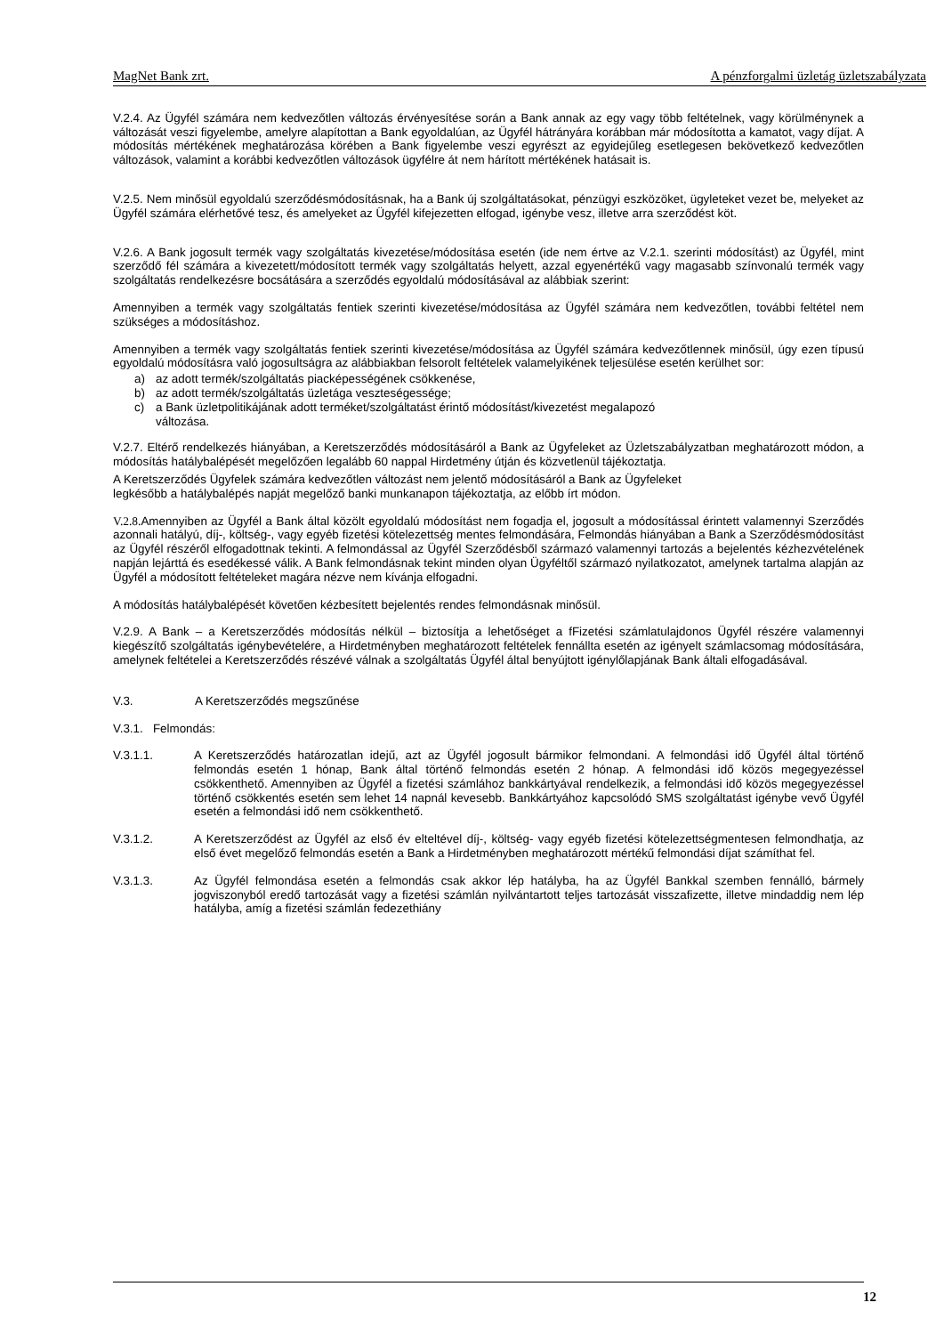MagNet Bank zrt. A pénzforgalmi üzletág üzletszabályzata
V.2.4. Az Ügyfél számára nem kedvezőtlen változás érvényesítése során a Bank annak az egy vagy több feltételnek, vagy körülménynek a változását veszi figyelembe, amelyre alapítottan a Bank egyoldalúan, az Ügyfél hátrányára korábban már módosította a kamatot, vagy díjat. A módosítás mértékének meghatározása körében a Bank figyelembe veszi egyrészt az egyidejűleg esetlegesen bekövetkező kedvezőtlen változások, valamint a korábbi kedvezőtlen változások ügyfélre át nem hárított mértékének hatásait is.
V.2.5. Nem minősül egyoldalú szerződésmódosításnak, ha a Bank új szolgáltatásokat, pénzügyi eszközöket, ügyleteket vezet be, melyeket az Ügyfél számára elérhetővé tesz, és amelyeket az Ügyfél kifejezetten elfogad, igénybe vesz, illetve arra szerződést köt.
V.2.6. A Bank jogosult termék vagy szolgáltatás kivezetése/módosítása esetén (ide nem értve az V.2.1. szerinti módosítást) az Ügyfél, mint szerződő fél számára a kivezetett/módosított termék vagy szolgáltatás helyett, azzal egyenértékű vagy magasabb színvonalú termék vagy szolgáltatás rendelkezésre bocsátására a szerződés egyoldalú módosításával az alábbiak szerint:
Amennyiben a termék vagy szolgáltatás fentiek szerinti kivezetése/módosítása az Ügyfél számára nem kedvezőtlen, további feltétel nem szükséges a módosításhoz.
Amennyiben a termék vagy szolgáltatás fentiek szerinti kivezetése/módosítása az Ügyfél számára kedvezőtlennek minősül, úgy ezen típusú egyoldalú módosításra való jogosultságra az alábbiakban felsorolt feltételek valamelyikének teljesülése esetén kerülhet sor:
a) az adott termék/szolgáltatás piacképességének csökkenése,
b) az adott termék/szolgáltatás üzletága veszteségessége;
c) a Bank üzletpolitikájának adott terméket/szolgáltatást érintő módosítást/kivezetést megalapozó
változása.
V.2.7. Eltérő rendelkezés hiányában, a Keretszerződés módosításáról a Bank az Ügyfeleket az Üzletszabályzatban meghatározott módon, a módosítás hatálybalépését megelőzően legalább 60 nappal Hirdetmény útján és közvetlenül tájékoztatja.
A Keretszerződés Ügyfelek számára kedvezőtlen változást nem jelentő módosításáról a Bank az Ügyfeleket
legkésőbb a hatálybalépés napját megelőző banki munkanapon tájékoztatja, az előbb írt módon.
V.2.8. Amennyiben az Ügyfél a Bank által közölt egyoldalú módosítást nem fogadja el, jogosult a módosítással érintett valamennyi Szerződés azonnali hatályú, díj-, költség-, vagy egyéb fizetési kötelezettség mentes felmondására, Felmondás hiányában a Bank a Szerződésmódosítást az Ügyfél részéről elfogadottnak tekinti. A felmondással az Ügyfél Szerződésből származó valamennyi tartozás a bejelentés kézhezvételének napján lejárttá és esedékessé válik. A Bank felmondásnak tekint minden olyan Ügyféltől származó nyilatkozatot, amelynek tartalma alapján az Ügyfél a módosított feltételeket magára nézve nem kívánja elfogadni.
A módosítás hatálybalépését követően kézbesített bejelentés rendes felmondásnak minősül.
V.2.9. A Bank – a Keretszerződés módosítás nélkül – biztosítja a lehetőséget a fFizetési számlatulajdonos Ügyfél részére valamennyi kiegészítő szolgáltatás igénybevételére, a Hirdetményben meghatározott feltételek fennállta esetén az igényelt számlacsomag módosítására, amelynek feltételei a Keretszerződés részévé válnak a szolgáltatás Ügyfél által benyújtott igénylőlapjának Bank általi elfogadásával.
V.3. A Keretszerződés megszűnése
V.3.1. Felmondás:
V.3.1.1. A Keretszerződés határozatlan idejű, azt az Ügyfél jogosult bármikor felmondani. A felmondási idő Ügyfél által történő felmondás esetén 1 hónap, Bank által történő felmondás esetén 2 hónap. A felmondási idő közös megegyezéssel csökkenthető. Amennyiben az Ügyfél a fizetési számlához bankkártyával rendelkezik, a felmondási idő közös megegyezéssel történő csökkentés esetén sem lehet 14 napnál kevesebb. Bankkártyához kapcsolódó SMS szolgáltatást igénybe vevő Ügyfél esetén a felmondási idő nem csökkenthető.
V.3.1.2. A Keretszerződést az Ügyfél az első év elteltével díj-, költség- vagy egyéb fizetési kötelezettségmentesen felmondhatja, az első évet megelőző felmondás esetén a Bank a Hirdetményben meghatározott mértékű felmondási díjat számíthat fel.
V.3.1.3. Az Ügyfél felmondása esetén a felmondás csak akkor lép hatályba, ha az Ügyfél Bankkal szemben fennálló, bármely jogviszonyból eredő tartozását vagy a fizetési számlán nyilvántartott teljes tartozását visszafizette, illetve mindaddig nem lép hatályba, amíg a fizetési számlán fedezethiány
12